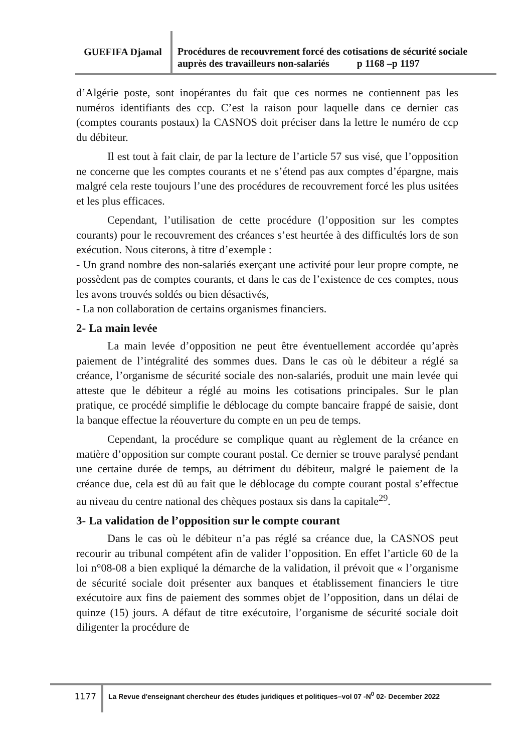GUEFIFA Djamal
Procédures de recouvrement forcé des cotisations de sécurité sociale auprès des travailleurs non-salariés p 1168 –p 1197
d’Algérie poste, sont inopérantes du fait que ces normes ne contiennent pas les numéros identifiants des ccp. C’est la raison pour laquelle dans ce dernier cas (comptes courants postaux) la CASNOS doit préciser dans la lettre le numéro de ccp du débiteur.
Il est tout à fait clair, de par la lecture de l’article 57 sus visé, que l’opposition ne concerne que les comptes courants et ne s’étend pas aux comptes d’épargne, mais malgré cela reste toujours l’une des procédures de recouvrement forcé les plus usitées et les plus efficaces.
Cependant, l’utilisation de cette procédure (l’opposition sur les comptes courants) pour le recouvrement des créances s’est heurtée à des difficultés lors de son exécution. Nous citerons, à titre d’exemple :
- Un grand nombre des non-salariés exerçant une activité pour leur propre compte, ne possèdent pas de comptes courants, et dans le cas de l’existence de ces comptes, nous les avons trouvés soldés ou bien désactivés,
- La non collaboration de certains organismes financiers.
2- La main levée
La main levée d’opposition ne peut être éventuellement accordée qu’après paiement de l’intégralité des sommes dues. Dans le cas où le débiteur a réglé sa créance, l’organisme de sécurité sociale des non-salariés, produit une main levée qui atteste que le débiteur a réglé au moins les cotisations principales. Sur le plan pratique, ce procédé simplifie le déblocage du compte bancaire frappé de saisie, dont la banque effectue la réouverture du compte en un peu de temps.
Cependant, la procédure se complique quant au règlement de la créance en matière d’opposition sur compte courant postal. Ce dernier se trouve paralysé pendant une certaine durée de temps, au détriment du débiteur, malgré le paiement de la créance due, cela est dû au fait que le déblocage du compte courant postal s’effectue au niveau du centre national des chèques postaux sis dans la capitale<sup>29</sup>.
3- La validation de l’opposition sur le compte courant
Dans le cas où le débiteur n’a pas réglé sa créance due, la CASNOS peut recourir au tribunal compétent afin de valider l’opposition. En effet l’article 60 de la loi n°08-08 a bien expliqué la démarche de la validation, il prévoit que « l’organisme de sécurité sociale doit présenter aux banques et établissement financiers le titre exécutoire aux fins de paiement des sommes objet de l’opposition, dans un délai de quinze (15) jours. A défaut de titre exécutoire, l’organisme de sécurité sociale doit diligenter la procédure de
1177
La Revue d'enseignant chercheur des études juridiques et politiques–vol 07 -N<sup>0</sup> 02- December 2022